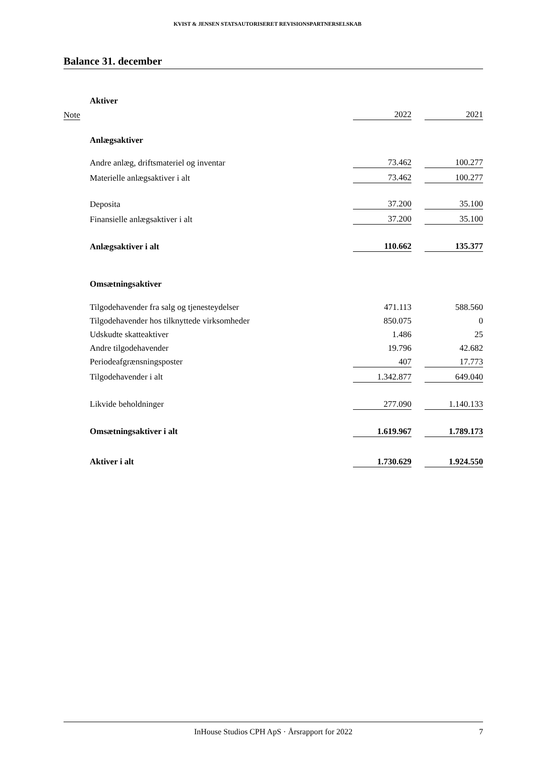KVIST & JENSEN STATSAUTORISERET REVISIONSPARTNERSELSKAB
Balance 31. december
| | Aktiver | | | |
| Note | | 2022 | | 2021 |
| | Anlægsaktiver | | | |
| | Andre anlæg, driftsmateriel og inventar | 73.462 | | 100.277 |
| | Materielle anlægsaktiver i alt | 73.462 | | 100.277 |
| | Deposita | 37.200 | | 35.100 |
| | Finansielle anlægsaktiver i alt | 37.200 | | 35.100 |
| | Anlægsaktiver i alt | 110.662 | | 135.377 |
| | Omsætningsaktiver | | | |
| | Tilgodehavender fra salg og tjenesteydelser | 471.113 | | 588.560 |
| | Tilgodehavender hos tilknyttede virksomheder | 850.075 | | 0 |
| | Udskudte skatteaktiver | 1.486 | | 25 |
| | Andre tilgodehavender | 19.796 | | 42.682 |
| | Periodeafgrænsningsposter | 407 | | 17.773 |
| | Tilgodehavender i alt | 1.342.877 | | 649.040 |
| | Likvide beholdninger | 277.090 | | 1.140.133 |
| | Omsætningsaktiver i alt | 1.619.967 | | 1.789.173 |
| | Aktiver i alt | 1.730.629 | | 1.924.550 |
InHouse Studios CPH ApS · Årsrapport for 2022 7